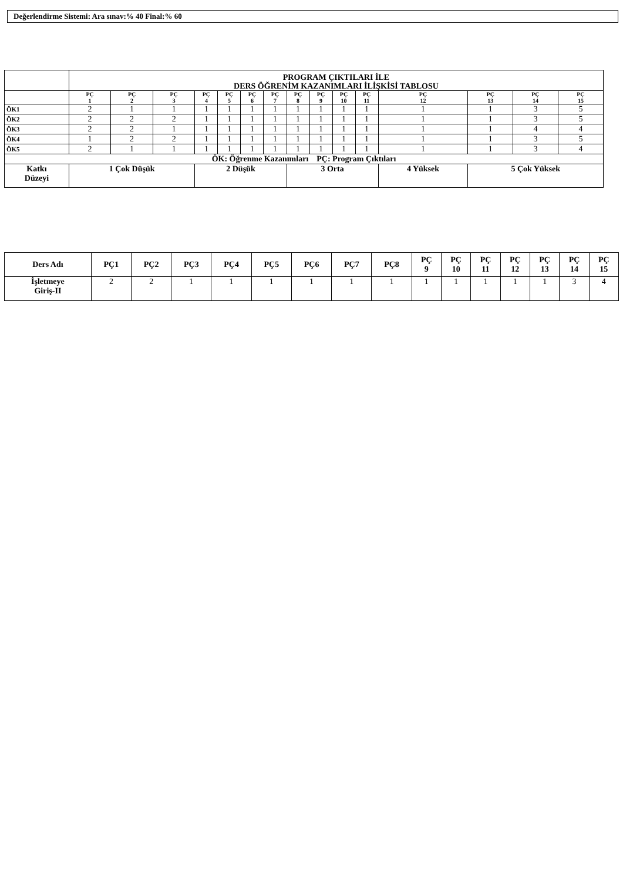Değerlendirme Sistemi: Ara sınav:% 40 Final:% 60
| | PROGRAM ÇIKTILARI İLE DERS ÖĞRENİM KAZANIMLARI İLİŞKİSİ TABLOSU | | | | | | | | | | | | | | |
| --- | --- | --- | --- | --- | --- | --- | --- | --- | --- | --- | --- | --- | --- | --- | --- |
| | PÇ 1 | PÇ 2 | PÇ 3 | PÇ 4 | PÇ 5 | PÇ 6 | PÇ 7 | PÇ 8 | PÇ 9 | PÇ 10 | PÇ 11 | PÇ 12 | PÇ 13 | PÇ 14 | PÇ 15 |
| ÖK1 | 2 | 1 | 1 | 1 | 1 | 1 | 1 | 1 | 1 | 1 | 1 | 1 | 1 | 3 | 5 |
| ÖK2 | 2 | 2 | 2 | 1 | 1 | 1 | 1 | 1 | 1 | 1 | 1 | 1 | 1 | 3 | 5 |
| ÖK3 | 2 | 2 | 1 | 1 | 1 | 1 | 1 | 1 | 1 | 1 | 1 | 1 | 1 | 4 | 4 |
| ÖK4 | 1 | 2 | 2 | 1 | 1 | 1 | 1 | 1 | 1 | 1 | 1 | 1 | 1 | 3 | 5 |
| ÖK5 | 2 | 1 | 1 | 1 | 1 | 1 | 1 | 1 | 1 | 1 | 1 | 1 | 1 | 3 | 4 |
| ÖK: Öğrenme Kazanımları PÇ: Program Çıktıları | | | | | | | | | | | | | | | |
| Katkı Düzeyi | 1 Çok Düşük | | | 2 Düşük | | | | 3 Orta | | | | 4 Yüksek | 5 Çok Yüksek | | |
| Ders Adı | PÇ1 | PÇ2 | PÇ3 | PÇ4 | PÇ5 | PÇ6 | PÇ7 | PÇ8 | PÇ 9 | PÇ 10 | PÇ 11 | PÇ 12 | PÇ 13 | PÇ 14 | PÇ 15 |
| --- | --- | --- | --- | --- | --- | --- | --- | --- | --- | --- | --- | --- | --- | --- | --- |
| İşletmeye Giriş-II | 2 | 2 | 1 | 1 | 1 | 1 | 1 | 1 | 1 | 1 | 1 | 1 | 1 | 3 | 4 |